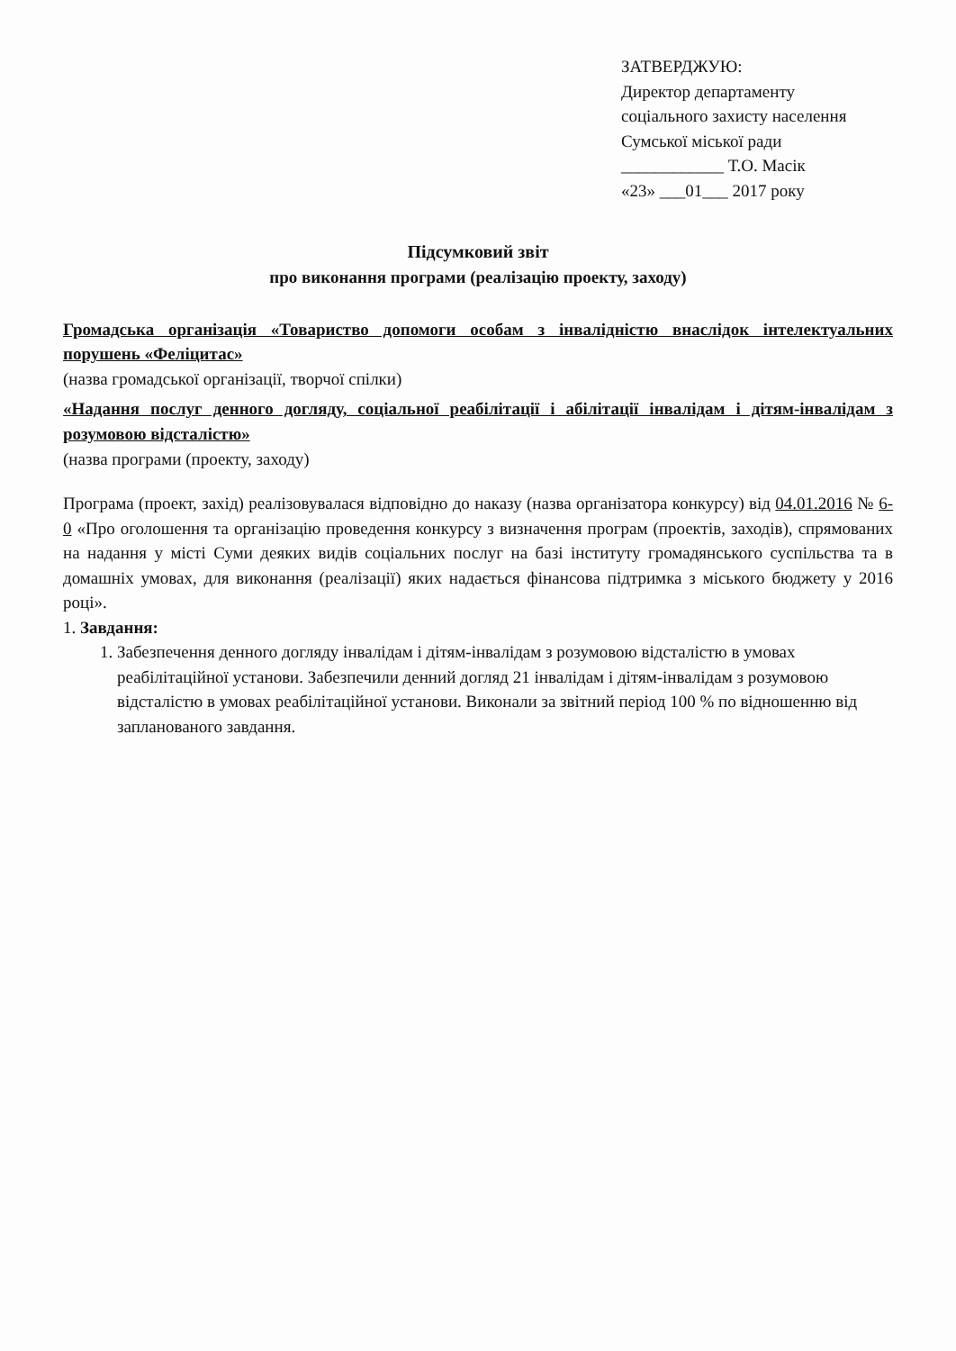ЗАТВЕРДЖУЮ:
Директор департаменту
соціального захисту населення
Сумської міської ради
____________ Т.О. Масік
«23» ___01___ 2017 року
Підсумковий звіт
про виконання програми (реалізацію проекту, заходу)
Громадська організація «Товариство допомоги особам з інвалідністю внаслідок інтелектуальних порушень «Феліцитас»
(назва громадської організації, творчої спілки)
«Надання послуг денного догляду, соціальної реабілітації і абілітації інвалідам і дітям-інвалідам з розумовою відсталістю»
(назва програми (проекту, заходу)
Програма (проект, захід) реалізовувалася відповідно до наказу (назва організатора конкурсу) від 04.01.2016 № 6-0 «Про оголошення та організацію проведення конкурсу з визначення програм (проектів, заходів), спрямованих на надання у місті Суми деяких видів соціальних послуг на базі інституту громадянського суспільства та в домашніх умовах, для виконання (реалізації) яких надається фінансова підтримка з міського бюджету у 2016 році».
1. Завдання:
1. Забезпечення денного догляду інвалідам і дітям-інвалідам з розумовою відсталістю в умовах реабілітаційної установи. Забезпечили денний догляд 21 інвалідам і дітям-інвалідам з розумовою відсталістю в умовах реабілітаційної установи. Виконали за звітний період 100 % по відношенню від запланованого завдання.